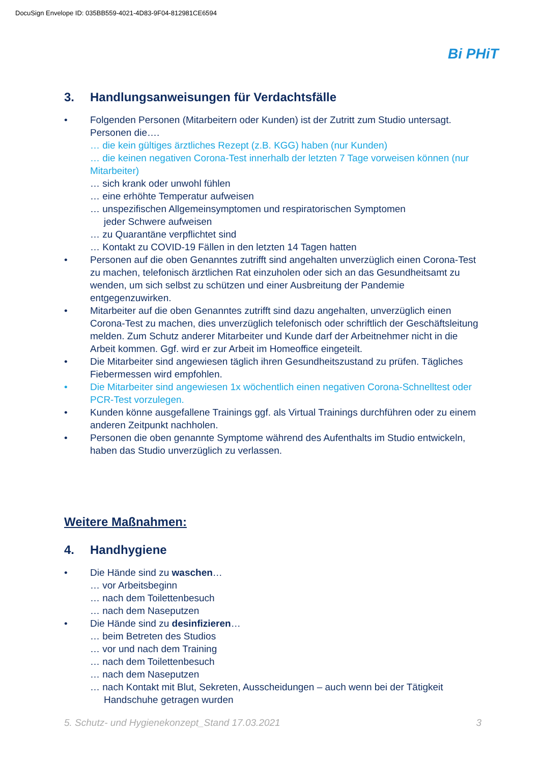DocuSign Envelope ID: 035BB559-4021-4D83-9F04-812981CE6594
Bi PHiT
3. Handlungsanweisungen für Verdachtsfälle
• Folgenden Personen (Mitarbeitern oder Kunden) ist der Zutritt zum Studio untersagt. Personen die….
… die kein gültiges ärztliches Rezept (z.B. KGG) haben (nur Kunden)
… die keinen negativen Corona-Test innerhalb der letzten 7 Tage vorweisen können (nur Mitarbeiter)
… sich krank oder unwohl fühlen
… eine erhöhte Temperatur aufweisen
… unspezifischen Allgemeinsymptomen und respiratorischen Symptomen
jeder Schwere aufweisen
… zu Quarantäne verpflichtet sind
… Kontakt zu COVID-19 Fällen in den letzten 14 Tagen hatten
• Personen auf die oben Genanntes zutrifft sind angehalten unverzüglich einen Corona-Test zu machen, telefonisch ärztlichen Rat einzuholen oder sich an das Gesundheitsamt zu wenden, um sich selbst zu schützen und einer Ausbreitung der Pandemie entgegenzuwirken.
• Mitarbeiter auf die oben Genanntes zutrifft sind dazu angehalten, unverzüglich einen Corona-Test zu machen, dies unverzüglich telefonisch oder schriftlich der Geschäftsleitung melden. Zum Schutz anderer Mitarbeiter und Kunde darf der Arbeitnehmer nicht in die Arbeit kommen. Ggf. wird er zur Arbeit im Homeoffice eingeteilt.
• Die Mitarbeiter sind angewiesen täglich ihren Gesundheitszustand zu prüfen. Tägliches Fiebermessen wird empfohlen.
• Die Mitarbeiter sind angewiesen 1x wöchentlich einen negativen Corona-Schnelltest oder PCR-Test vorzulegen.
• Kunden könne ausgefallene Trainings ggf. als Virtual Trainings durchführen oder zu einem anderen Zeitpunkt nachholen.
• Personen die oben genannte Symptome während des Aufenthalts im Studio entwickeln, haben das Studio unverzüglich zu verlassen.
Weitere Maßnahmen:
4. Handhygiene
• Die Hände sind zu waschen…
… vor Arbeitsbeginn
… nach dem Toilettenbesuch
… nach dem Naseputzen
• Die Hände sind zu desinfizieren…
… beim Betreten des Studios
… vor und nach dem Training
… nach dem Toilettenbesuch
… nach dem Naseputzen
… nach Kontakt mit Blut, Sekreten, Ausscheidungen – auch wenn bei der Tätigkeit
Handschuhe getragen wurden
5. Schutz- und Hygienekonzept_Stand 17.03.2021 3